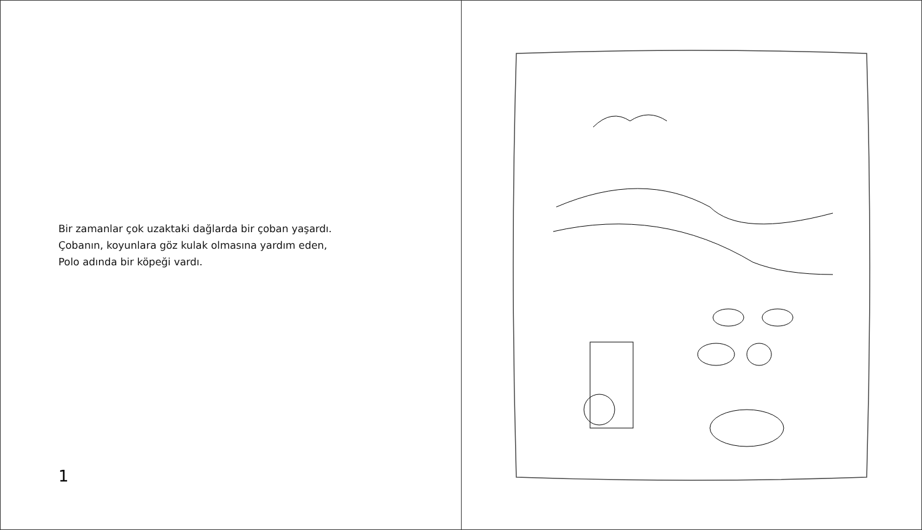Bir zamanlar çok uzaktaki dağlarda bir çoban yaşardı.
Çobanın, koyunlara göz kulak olmasına yardım eden,
Polo adında bir köpeği vardı.
1